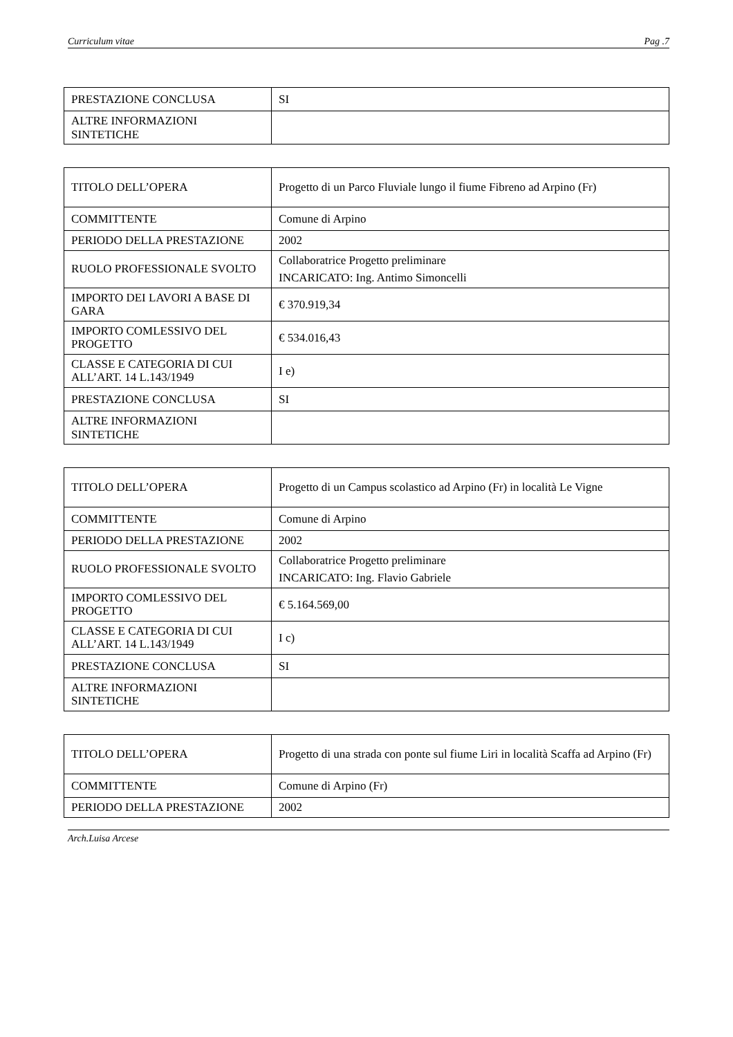Curriculum vitae Pag .7
| PRESTAZIONE CONCLUSA | SI |
| ALTRE INFORMAZIONI SINTETICHE | |
| TITOLO DELL’OPERA | Progetto di un Parco Fluviale lungo il fiume Fibreno ad Arpino (Fr) |
| COMMITTENTE | Comune di Arpino |
| PERIODO DELLA PRESTAZIONE | 2002 |
| RUOLO PROFESSIONALE SVOLTO | Collaboratrice Progetto preliminare INCARICATO: Ing. Antimo Simoncelli |
| IMPORTO DEI LAVORI A BASE DI GARA | € 370.919,34 |
| IMPORTO COMLESSIVO DEL PROGETTO | € 534.016,43 |
| CLASSE E CATEGORIA DI CUI ALL’ART. 14 L.143/1949 | I e) |
| PRESTAZIONE CONCLUSA | SI |
| ALTRE INFORMAZIONI SINTETICHE | |
| TITOLO DELL’OPERA | Progetto di un Campus scolastico ad Arpino (Fr) in località Le Vigne |
| COMMITTENTE | Comune di Arpino |
| PERIODO DELLA PRESTAZIONE | 2002 |
| RUOLO PROFESSIONALE SVOLTO | Collaboratrice Progetto preliminare INCARICATO: Ing. Flavio Gabriele |
| IMPORTO COMLESSIVO DEL PROGETTO | € 5.164.569,00 |
| CLASSE E CATEGORIA DI CUI ALL’ART. 14 L.143/1949 | I c) |
| PRESTAZIONE CONCLUSA | SI |
| ALTRE INFORMAZIONI SINTETICHE | |
| TITOLO DELL’OPERA | Progetto di una strada con ponte sul fiume Liri in località Scaffa ad Arpino (Fr) |
| COMMITTENTE | Comune di Arpino (Fr) |
| PERIODO DELLA PRESTAZIONE | 2002 |
Arch.Luisa Arcese